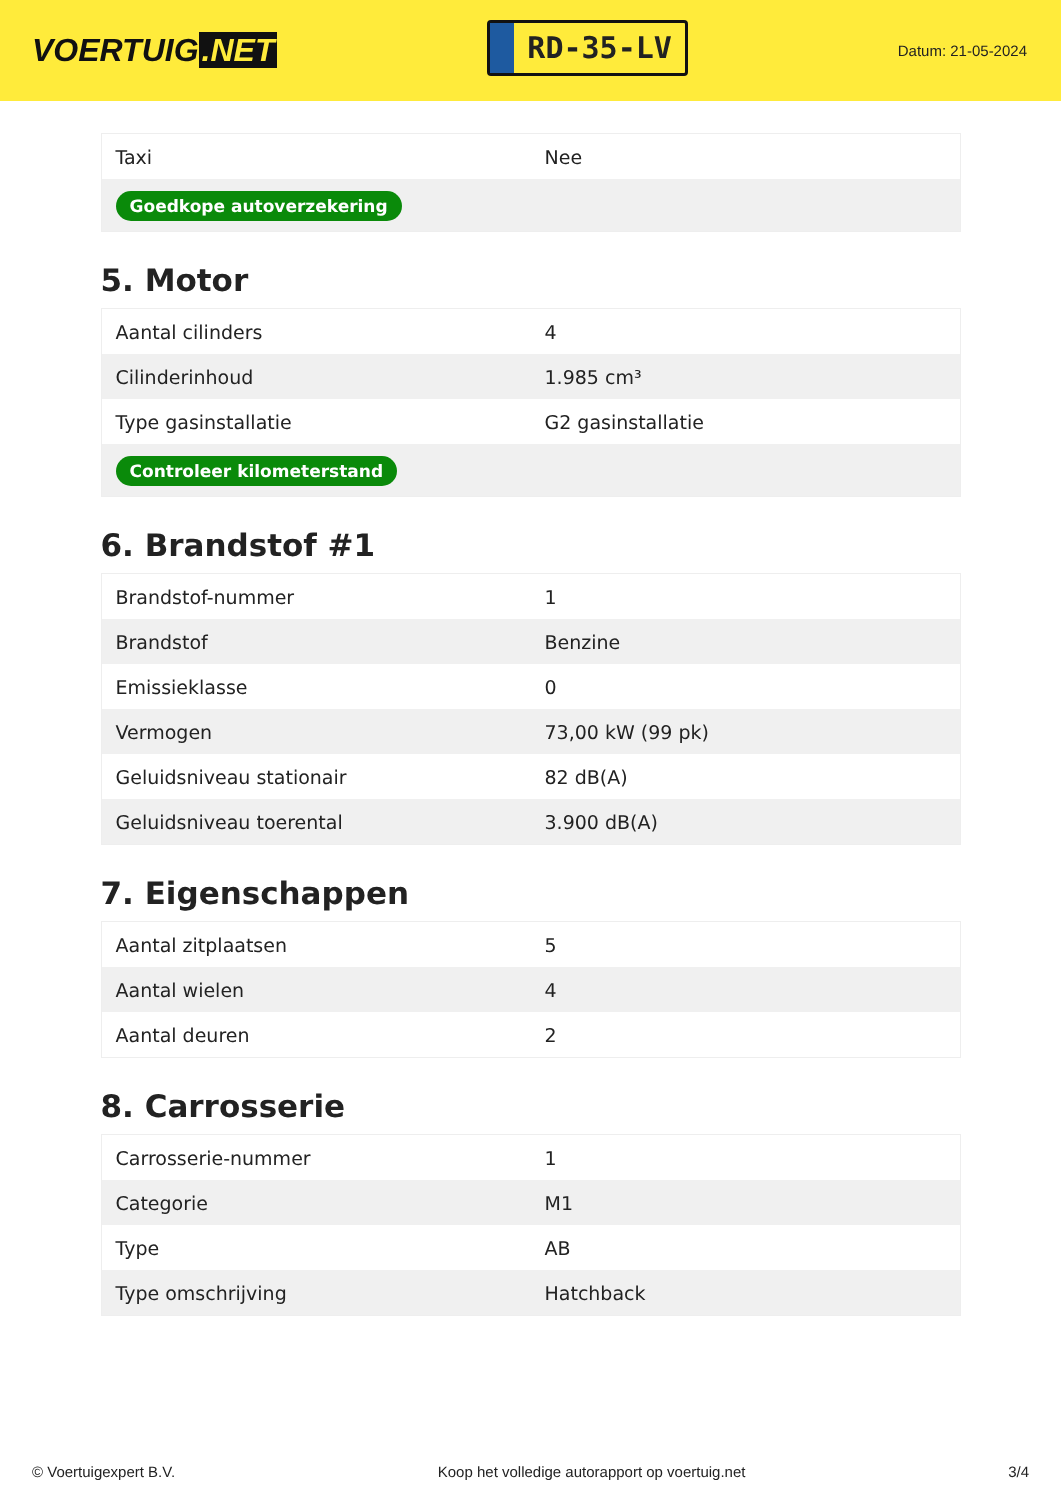VOERTUIG.NET
RD-35-LV
Datum: 21-05-2024
| Taxi | Nee |
| Goedkope autoverzekering | |
5. Motor
| Aantal cilinders | 4 |
| Cilinderinhoud | 1.985 cm³ |
| Type gasinstallatie | G2 gasinstallatie |
| Controleer kilometerstand | |
6. Brandstof #1
| Brandstof-nummer | 1 |
| Brandstof | Benzine |
| Emissieklasse | 0 |
| Vermogen | 73,00 kW (99 pk) |
| Geluidsniveau stationair | 82 dB(A) |
| Geluidsniveau toerental | 3.900 dB(A) |
7. Eigenschappen
| Aantal zitplaatsen | 5 |
| Aantal wielen | 4 |
| Aantal deuren | 2 |
8. Carrosserie
| Carrosserie-nummer | 1 |
| Categorie | M1 |
| Type | AB |
| Type omschrijving | Hatchback |
© Voertuigexpert B.V. Koop het volledige autorapport op voertuig.net 3/4